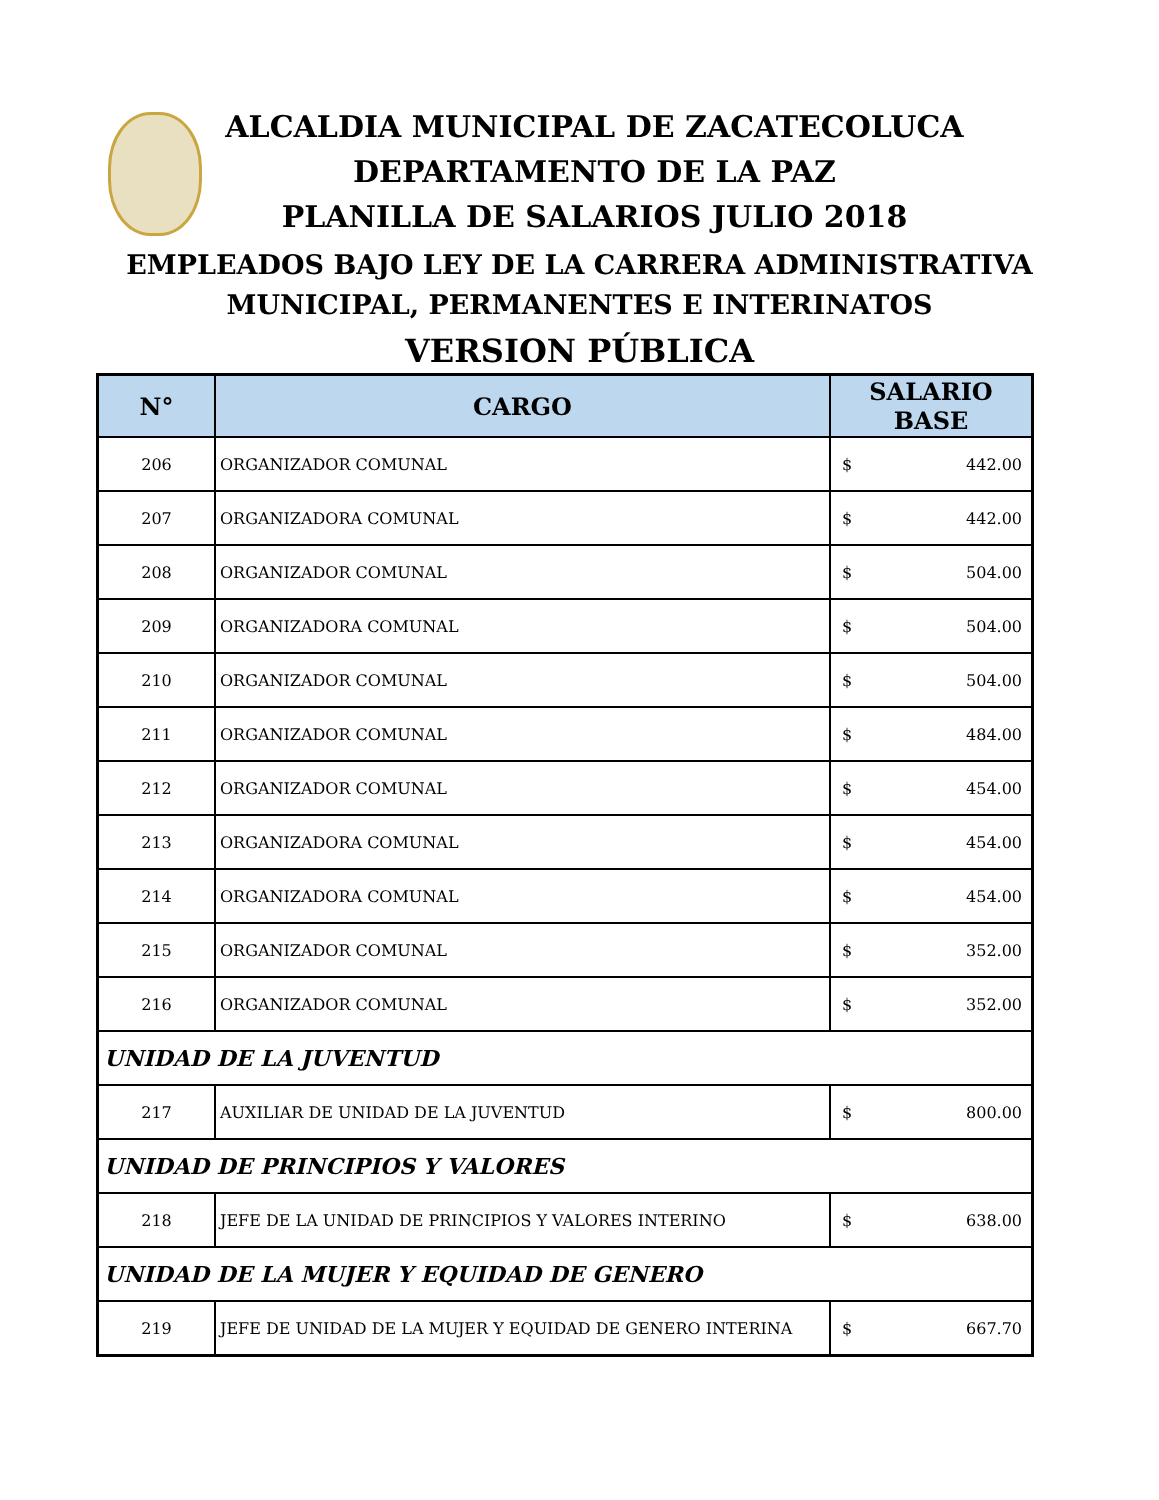ALCALDIA MUNICIPAL DE ZACATECOLUCA
DEPARTAMENTO DE LA PAZ
PLANILLA DE SALARIOS JULIO 2018
EMPLEADOS BAJO LEY DE LA CARRERA ADMINISTRATIVA
MUNICIPAL, PERMANENTES E INTERINATOS
VERSION PÚBLICA
| N° | CARGO | SALARIO BASE |
| --- | --- | --- |
| 206 | ORGANIZADOR COMUNAL | $ 442.00 |
| 207 | ORGANIZADORA COMUNAL | $ 442.00 |
| 208 | ORGANIZADOR COMUNAL | $ 504.00 |
| 209 | ORGANIZADORA COMUNAL | $ 504.00 |
| 210 | ORGANIZADOR COMUNAL | $ 504.00 |
| 211 | ORGANIZADOR COMUNAL | $ 484.00 |
| 212 | ORGANIZADOR COMUNAL | $ 454.00 |
| 213 | ORGANIZADORA COMUNAL | $ 454.00 |
| 214 | ORGANIZADORA COMUNAL | $ 454.00 |
| 215 | ORGANIZADOR COMUNAL | $ 352.00 |
| 216 | ORGANIZADOR COMUNAL | $ 352.00 |
| UNIDAD DE LA JUVENTUD | | |
| 217 | AUXILIAR DE UNIDAD DE LA JUVENTUD | $ 800.00 |
| UNIDAD DE PRINCIPIOS Y VALORES | | |
| 218 | JEFE DE LA UNIDAD DE PRINCIPIOS Y VALORES INTERINO | $ 638.00 |
| UNIDAD DE LA MUJER Y EQUIDAD DE GENERO | | |
| 219 | JEFE DE UNIDAD DE LA MUJER Y EQUIDAD DE GENERO INTERINA | $ 667.70 |